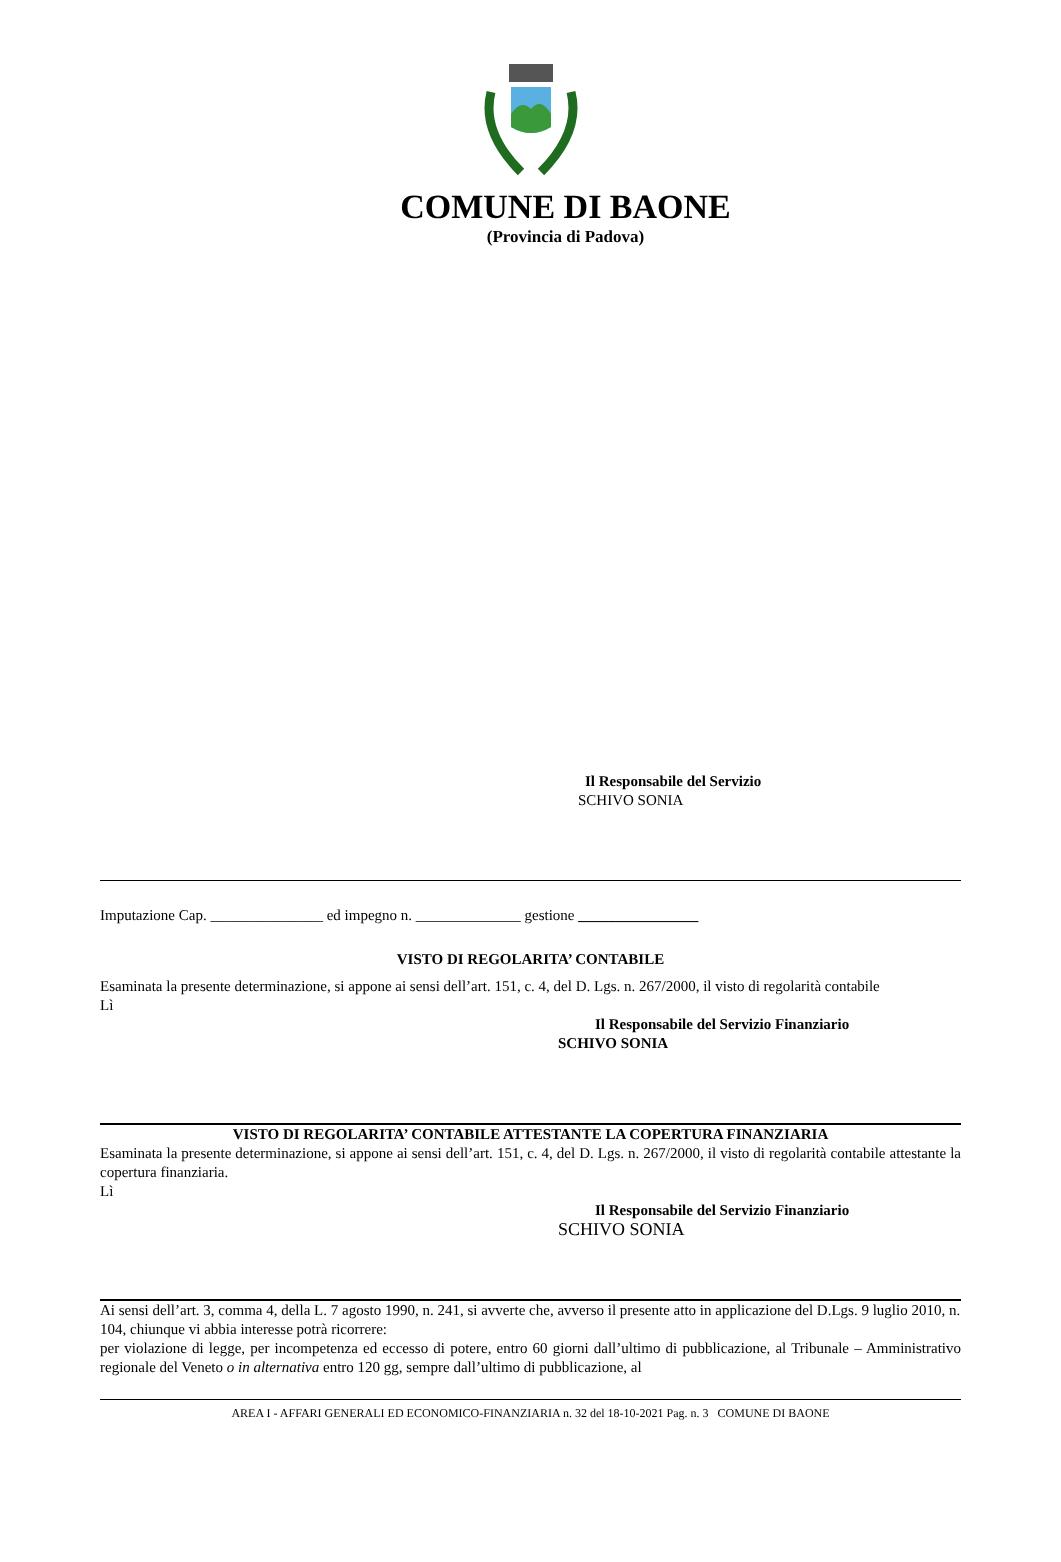COMUNE DI BAONE
(Provincia di Padova)
Il Responsabile del Servizio
SCHIVO SONIA
Imputazione Cap. _______________ ed impegno n. ______________ gestione ________________
VISTO DI REGOLARITA’ CONTABILE
Esaminata la presente determinazione, si appone ai sensi dell’art. 151, c. 4, del D. Lgs. n. 267/2000, il visto di regolarità contabile
Lì
Il Responsabile del Servizio Finanziario
SCHIVO SONIA
VISTO DI REGOLARITA’ CONTABILE ATTESTANTE LA COPERTURA FINANZIARIA
Esaminata la presente determinazione, si appone ai sensi dell’art. 151, c. 4, del D. Lgs. n. 267/2000, il visto di regolarità contabile attestante la copertura finanziaria.
Lì
Il Responsabile del Servizio Finanziario
SCHIVO SONIA
Ai sensi dell’art. 3, comma 4, della L. 7 agosto 1990, n. 241, si avverte che, avverso il presente atto in applicazione del D.Lgs. 9 luglio 2010, n. 104, chiunque vi abbia interesse potrà ricorrere:
per violazione di legge, per incompetenza ed eccesso di potere, entro 60 giorni dall’ultimo di pubblicazione, al Tribunale – Amministrativo regionale del Veneto o in alternativa entro 120 gg, sempre dall’ultimo di pubblicazione, al
AREA I - AFFARI GENERALI ED ECONOMICO-FINANZIARIA n. 32 del 18-10-2021 Pag. n. 3 COMUNE DI BAONE